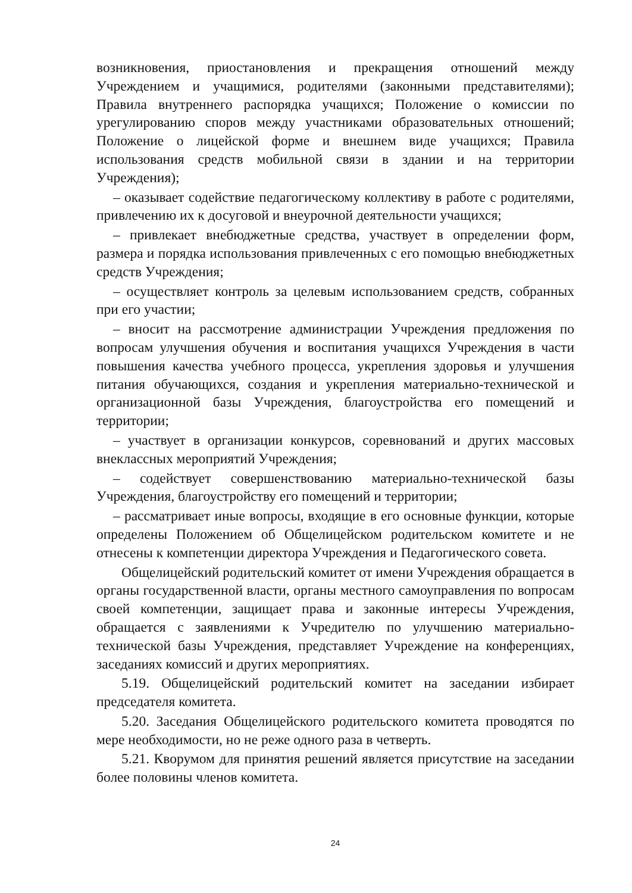возникновения, приостановления и прекращения отношений между Учреждением и учащимися, родителями (законными представителями); Правила внутреннего распорядка учащихся; Положение о комиссии по урегулированию споров между участниками образовательных отношений; Положение о лицейской форме и внешнем виде учащихся; Правила использования средств мобильной связи в здании и на территории Учреждения);
– оказывает содействие педагогическому коллективу в работе с родителями, привлечению их к досуговой и внеурочной деятельности учащихся;
– привлекает внебюджетные средства, участвует в определении форм, размера и порядка использования привлеченных с его помощью внебюджетных средств Учреждения;
– осуществляет контроль за целевым использованием средств, собранных при его участии;
– вносит на рассмотрение администрации Учреждения предложения по вопросам улучшения обучения и воспитания учащихся Учреждения в части повышения качества учебного процесса, укрепления здоровья и улучшения питания обучающихся, создания и укрепления материально-технической и организационной базы Учреждения, благоустройства его помещений и территории;
– участвует в организации конкурсов, соревнований и других массовых внеклассных мероприятий Учреждения;
– содействует совершенствованию материально-технической базы Учреждения, благоустройству его помещений и территории;
– рассматривает иные вопросы, входящие в его основные функции, которые определены Положением об Общелицейском родительском комитете и не отнесены к компетенции директора Учреждения и Педагогического совета.
Общелицейский родительский комитет от имени Учреждения обращается в органы государственной власти, органы местного самоуправления по вопросам своей компетенции, защищает права и законные интересы Учреждения, обращается с заявлениями к Учредителю по улучшению материально-технической базы Учреждения, представляет Учреждение на конференциях, заседаниях комиссий и других мероприятиях.
5.19. Общелицейский родительский комитет на заседании избирает председателя комитета.
5.20. Заседания Общелицейского родительского комитета проводятся по мере необходимости, но не реже одного раза в четверть.
5.21. Кворумом для принятия решений является присутствие на заседании более половины членов комитета.
24